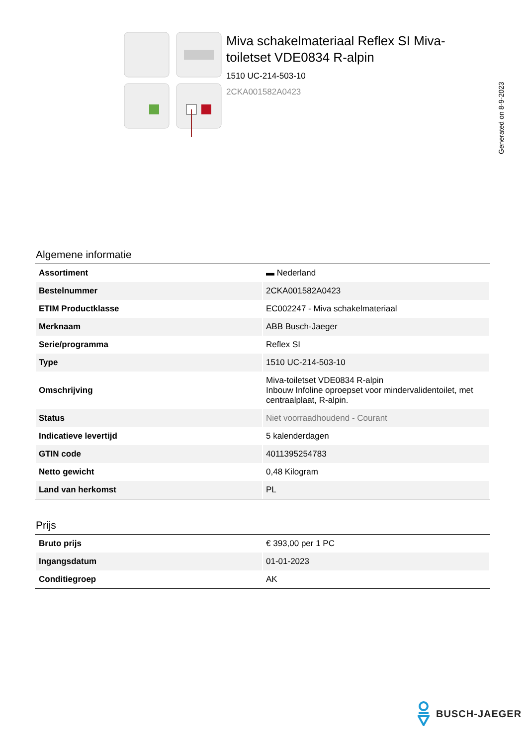Miva schakelmateriaal Reflex SI Miva-toiletset VDE0834 R-alpin
1510 UC-214-503-10
2CKA001582A0423
Generated on 8-9-2023
Algemene informatie
| Assortiment | ▬ Nederland |
| Bestelnummer | 2CKA001582A0423 |
| ETIM Productklasse | EC002247 - Miva schakelmateriaal |
| Merknaam | ABB Busch-Jaeger |
| Serie/programma | Reflex SI |
| Type | 1510 UC-214-503-10 |
| Omschrijving | Miva-toiletset VDE0834 R-alpin Inbouw Infoline oproepset voor mindervalidentoilet, met centraalplaat, R-alpin. |
| Status | Niet voorraadhoudend - Courant |
| Indicatieve levertijd | 5 kalenderdagen |
| GTIN code | 4011395254783 |
| Netto gewicht | 0,48 Kilogram |
| Land van herkomst | PL |
Prijs
| Bruto prijs | € 393,00 per 1 PC |
| Ingangsdatum | 01-01-2023 |
| Conditiegroep | AK |
BUSCH-JAEGER